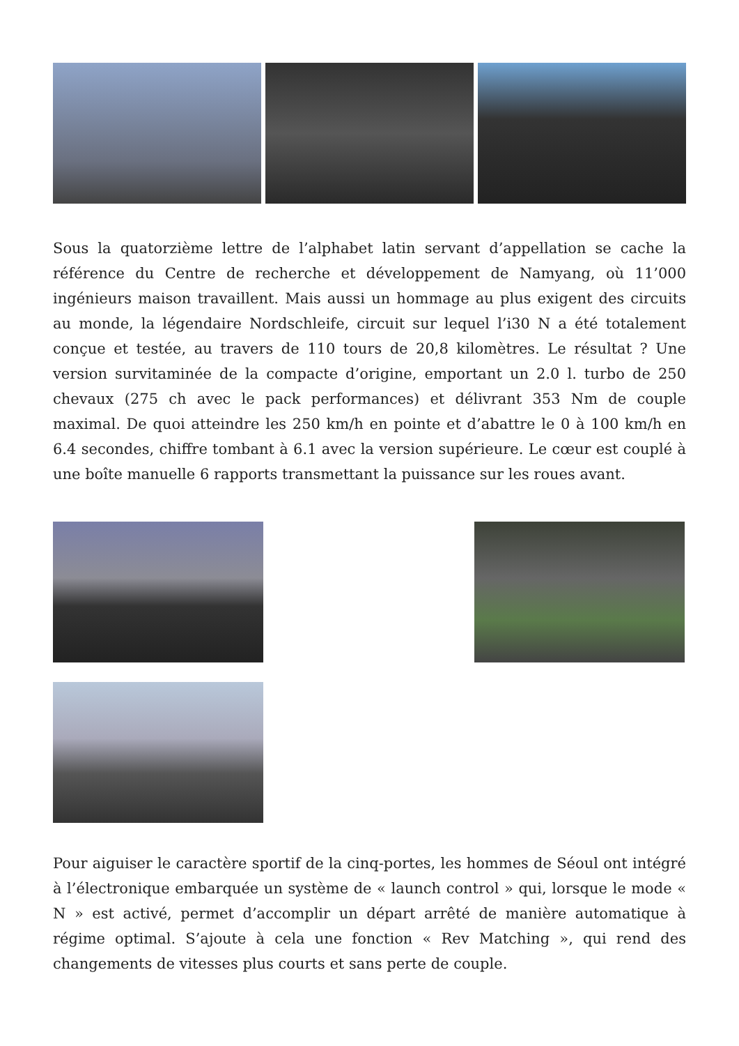Sous la quatorzième lettre de l’alphabet latin servant d’appellation se cache la référence du Centre de recherche et développement de Namyang, où 11’000 ingénieurs maison travaillent. Mais aussi un hommage au plus exigent des circuits au monde, la légendaire Nordschleife, circuit sur lequel l’i30 N a été totalement conçue et testée, au travers de 110 tours de 20,8 kilomètres. Le résultat ? Une version survitaminée de la compacte d’origine, emportant un 2.0 l. turbo de 250 chevaux (275 ch avec le pack performances) et délivrant 353 Nm de couple maximal. De quoi atteindre les 250 km/h en pointe et d’abattre le 0 à 100 km/h en 6.4 secondes, chiffre tombant à 6.1 avec la version supérieure. Le cœur est couplé à une boîte manuelle 6 rapports transmettant la puissance sur les roues avant.
Pour aiguiser le caractère sportif de la cinq-portes, les hommes de Séoul ont intégré à l’électronique embarquée un système de « launch control » qui, lorsque le mode « N » est activé, permet d’accomplir un départ arrêté de manière automatique à régime optimal. S’ajoute à cela une fonction « Rev Matching », qui rend des changements de vitesses plus courts et sans perte de couple.